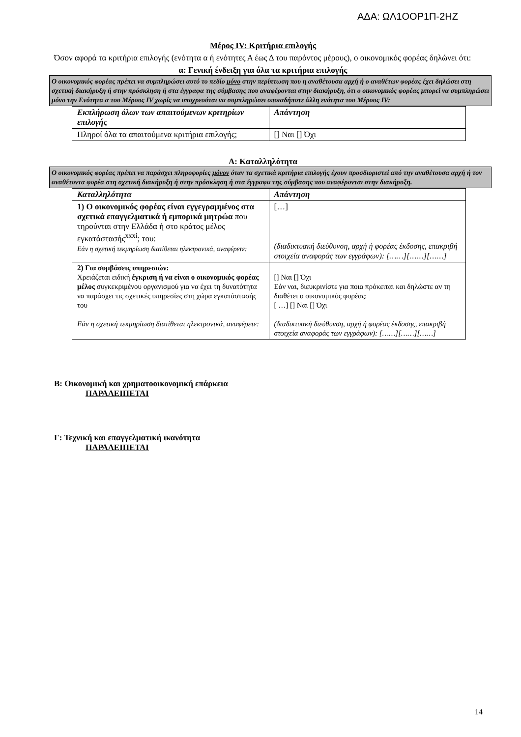ΑΔΑ: ΩΛ1ΟΟΡ1Π-2ΗΖ
Μέρος IV: Κριτήρια επιλογής
Όσον αφορά τα κριτήρια επιλογής (ενότητα α ή ενότητες Α έως Δ του παρόντος μέρους), ο οικονομικός φορέας δηλώνει ότι:
α: Γενική ένδειξη για όλα τα κριτήρια επιλογής
Ο οικονομικός φορέας πρέπει να συμπληρώσει αυτό το πεδίο μόνο στην περίπτωση που η αναθέτουσα αρχή ή ο αναθέτων φορέας έχει δηλώσει στη σχετική διακήρυξη ή στην πρόσκληση ή στα έγγραφα της σύμβασης που αναφέρονται στην διακήρυξη, ότι ο οικονομικός φορέας μπορεί να συμπληρώσει μόνο την Ενότητα α του Μέρους IV χωρίς να υποχρεούται να συμπληρώσει οποιαδήποτε άλλη ενότητα του Μέρους IV:
| Εκπλήρωση όλων των απαιτούμενων κριτηρίων επιλογής | Απάντηση |
| Πληροί όλα τα απαιτούμενα κριτήρια επιλογής; | [] Ναι [] Όχι |
Α: Καταλληλότητα
Ο οικονομικός φορέας πρέπει να παράσχει πληροφορίες μόνον όταν τα σχετικά κριτήρια επιλογής έχουν προσδιοριστεί από την αναθέτουσα αρχή ή τον αναθέτοντα φορέα στη σχετική διακήρυξη ή στην πρόσκληση ή στα έγγραφα της σύμβασης που αναφέρονται στην διακήρυξη.
| Καταλληλότητα | Απάντηση |
| 1) Ο οικονομικός φορέας είναι εγγεγραμμένος στα σχετικά επαγγελματικά ή εμπορικά μητρώα που τηρούνται στην Ελλάδα ή στο κράτος μέλος εγκατάστασής<sup>xxxi</sup>; του: Εάν η σχετική τεκμηρίωση διατίθεται ηλεκτρονικά, αναφέρετε: | […] (διαδικτυακή διεύθυνση, αρχή ή φορέας έκδοσης, επακριβή στοιχεία αναφοράς των εγγράφων): [……][……][……] |
| 2) Για συμβάσεις υπηρεσιών: Χρειάζεται ειδική έγκριση ή να είναι ο οικονομικός φορέας μέλος συγκεκριμένου οργανισμού για να έχει τη δυνατότητα να παράσχει τις σχετικές υπηρεσίες στη χώρα εγκατάστασής του Εάν η σχετική τεκμηρίωση διατίθεται ηλεκτρονικά, αναφέρετε: | [] Ναι [] Όχι Εάν ναι, διευκρινίστε για ποια πρόκειται και δηλώστε αν τη διαθέτει ο οικονομικός φορέας: [ …] [] Ναι [] Όχι (διαδικτυακή διεύθυνση, αρχή ή φορέας έκδοσης, επακριβή στοιχεία αναφοράς των εγγράφων): [……][……][……] |
Β: Οικονομική και χρηματοοικονομική επάρκεια
ΠΑΡΑΛΕΙΠΕΤΑΙ
Γ: Τεχνική και επαγγελματική ικανότητα
ΠΑΡΑΛΕΙΠΕΤΑΙ
14